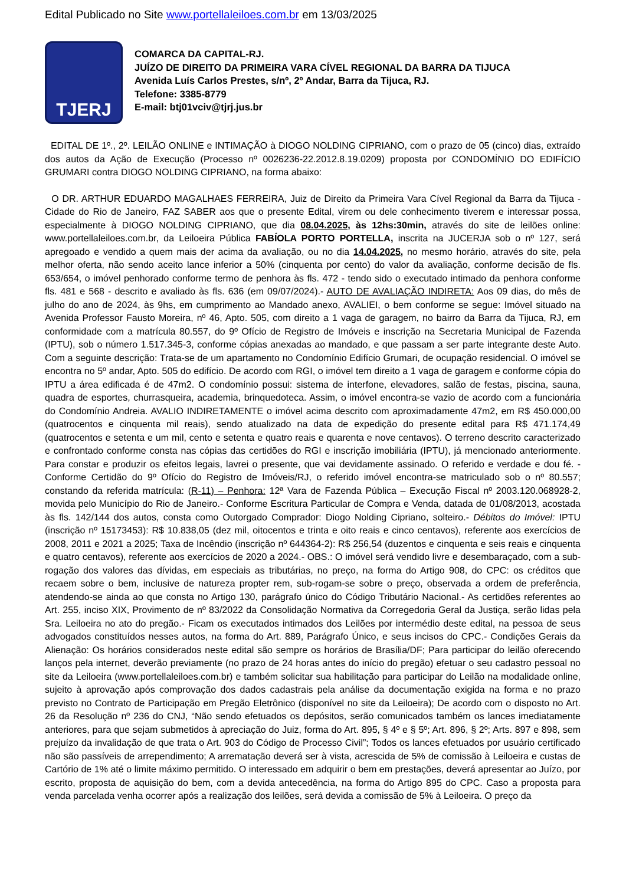Edital Publicado no Site www.portellaleiloes.com.br em 13/03/2025
TJERJ
COMARCA DA CAPITAL-RJ.
JUÍZO DE DIREITO DA PRIMEIRA VARA CÍVEL REGIONAL DA BARRA DA TIJUCA
Avenida Luís Carlos Prestes, s/nº, 2º Andar, Barra da Tijuca, RJ.
Telefone: 3385-8779
E-mail: btj01vciv@tjrj.jus.br
EDITAL DE 1º., 2º. LEILÃO ONLINE e INTIMAÇÃO à DIOGO NOLDING CIPRIANO, com o prazo de 05 (cinco) dias, extraído dos autos da Ação de Execução (Processo nº 0026236-22.2012.8.19.0209) proposta por CONDOMÍNIO DO EDIFÍCIO GRUMARI contra DIOGO NOLDING CIPRIANO, na forma abaixo:
O DR. ARTHUR EDUARDO MAGALHAES FERREIRA, Juiz de Direito da Primeira Vara Cível Regional da Barra da Tijuca - Cidade do Rio de Janeiro, FAZ SABER aos que o presente Edital, virem ou dele conhecimento tiverem e interessar possa, especialmente à DIOGO NOLDING CIPRIANO, que dia 08.04.2025, às 12hs:30min, através do site de leilões online: www.portellaleiloes.com.br, da Leiloeira Pública FABÍOLA PORTO PORTELLA, inscrita na JUCERJA sob o nº 127, será apregoado e vendido a quem mais der acima da avaliação, ou no dia 14.04.2025, no mesmo horário, através do site, pela melhor oferta, não sendo aceito lance inferior a 50% (cinquenta por cento) do valor da avaliação, conforme decisão de fls. 653/654, o imóvel penhorado conforme termo de penhora às fls. 472 - tendo sido o executado intimado da penhora conforme fls. 481 e 568 - descrito e avaliado às fls. 636 (em 09/07/2024).- AUTO DE AVALIAÇÃO INDIRETA: Aos 09 dias, do mês de julho do ano de 2024, às 9hs, em cumprimento ao Mandado anexo, AVALIEI, o bem conforme se segue: Imóvel situado na Avenida Professor Fausto Moreira, nº 46, Apto. 505, com direito a 1 vaga de garagem, no bairro da Barra da Tijuca, RJ, em conformidade com a matrícula 80.557, do 9º Ofício de Registro de Imóveis e inscrição na Secretaria Municipal de Fazenda (IPTU), sob o número 1.517.345-3, conforme cópias anexadas ao mandado, e que passam a ser parte integrante deste Auto. Com a seguinte descrição: Trata-se de um apartamento no Condomínio Edifício Grumari, de ocupação residencial. O imóvel se encontra no 5º andar, Apto. 505 do edifício. De acordo com RGI, o imóvel tem direito a 1 vaga de garagem e conforme cópia do IPTU a área edificada é de 47m2. O condomínio possui: sistema de interfone, elevadores, salão de festas, piscina, sauna, quadra de esportes, churrasqueira, academia, brinquedoteca. Assim, o imóvel encontra-se vazio de acordo com a funcionária do Condomínio Andreia. AVALIO INDIRETAMENTE o imóvel acima descrito com aproximadamente 47m2, em R$ 450.000,00 (quatrocentos e cinquenta mil reais), sendo atualizado na data de expedição do presente edital para R$ 471.174,49 (quatrocentos e setenta e um mil, cento e setenta e quatro reais e quarenta e nove centavos). O terreno descrito caracterizado e confrontado conforme consta nas cópias das certidões do RGI e inscrição imobiliária (IPTU), já mencionado anteriormente. Para constar e produzir os efeitos legais, lavrei o presente, que vai devidamente assinado. O referido e verdade e dou fé. - Conforme Certidão do 9º Ofício do Registro de Imóveis/RJ, o referido imóvel encontra-se matriculado sob o nº 80.557; constando da referida matrícula: (R-11) – Penhora: 12ª Vara de Fazenda Pública – Execução Fiscal nº 2003.120.068928-2, movida pelo Município do Rio de Janeiro.- Conforme Escritura Particular de Compra e Venda, datada de 01/08/2013, acostada às fls. 142/144 dos autos, consta como Outorgado Comprador: Diogo Nolding Cipriano, solteiro.- Débitos do Imóvel: IPTU (inscrição nº 15173453): R$ 10.838,05 (dez mil, oitocentos e trinta e oito reais e cinco centavos), referente aos exercícios de 2008, 2011 e 2021 a 2025; Taxa de Incêndio (inscrição nº 644364-2): R$ 256,54 (duzentos e cinquenta e seis reais e cinquenta e quatro centavos), referente aos exercícios de 2020 a 2024.- OBS.: O imóvel será vendido livre e desembaraçado, com a sub-rogação dos valores das dívidas, em especiais as tributárias, no preço, na forma do Artigo 908, do CPC: os créditos que recaem sobre o bem, inclusive de natureza propter rem, sub-rogam-se sobre o preço, observada a ordem de preferência, atendendo-se ainda ao que consta no Artigo 130, parágrafo único do Código Tributário Nacional.- As certidões referentes ao Art. 255, inciso XIX, Provimento de nº 83/2022 da Consolidação Normativa da Corregedoria Geral da Justiça, serão lidas pela Sra. Leiloeira no ato do pregão.- Ficam os executados intimados dos Leilões por intermédio deste edital, na pessoa de seus advogados constituídos nesses autos, na forma do Art. 889, Parágrafo Único, e seus incisos do CPC.- Condições Gerais da Alienação: Os horários considerados neste edital são sempre os horários de Brasília/DF; Para participar do leilão oferecendo lanços pela internet, deverão previamente (no prazo de 24 horas antes do início do pregão) efetuar o seu cadastro pessoal no site da Leiloeira (www.portellaleiloes.com.br) e também solicitar sua habilitação para participar do Leilão na modalidade online, sujeito à aprovação após comprovação dos dados cadastrais pela análise da documentação exigida na forma e no prazo previsto no Contrato de Participação em Pregão Eletrônico (disponível no site da Leiloeira); De acordo com o disposto no Art. 26 da Resolução nº 236 do CNJ, “Não sendo efetuados os depósitos, serão comunicados também os lances imediatamente anteriores, para que sejam submetidos à apreciação do Juiz, forma do Art. 895, § 4º e § 5º; Art. 896, § 2º; Arts. 897 e 898, sem prejuízo da invalidação de que trata o Art. 903 do Código de Processo Civil”; Todos os lances efetuados por usuário certificado não são passíveis de arrependimento; A arrematação deverá ser à vista, acrescida de 5% de comissão à Leiloeira e custas de Cartório de 1% até o limite máximo permitido. O interessado em adquirir o bem em prestações, deverá apresentar ao Juízo, por escrito, proposta de aquisição do bem, com a devida antecedência, na forma do Artigo 895 do CPC. Caso a proposta para venda parcelada venha ocorrer após a realização dos leilões, será devida a comissão de 5% à Leiloeira. O preço da